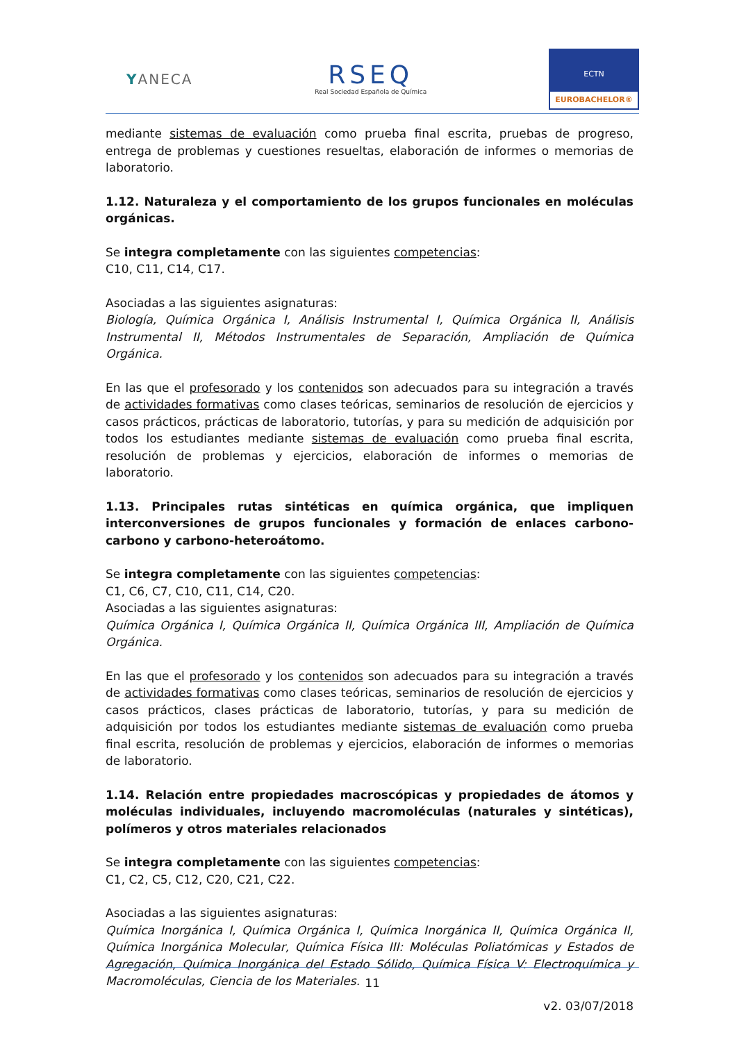YANECA
RSEQ
Real Sociedad Española de Química
ECTN
EUROBACHELOR®
mediante sistemas de evaluación como prueba final escrita, pruebas de progreso, entrega de problemas y cuestiones resueltas, elaboración de informes o memorias de laboratorio.
1.12. Naturaleza y el comportamiento de los grupos funcionales en moléculas orgánicas.
Se integra completamente con las siguientes competencias:
C10, C11, C14, C17.
Asociadas a las siguientes asignaturas:
Biología, Química Orgánica I, Análisis Instrumental I, Química Orgánica II, Análisis Instrumental II, Métodos Instrumentales de Separación, Ampliación de Química Orgánica.
En las que el profesorado y los contenidos son adecuados para su integración a través de actividades formativas como clases teóricas, seminarios de resolución de ejercicios y casos prácticos, prácticas de laboratorio, tutorías, y para su medición de adquisición por todos los estudiantes mediante sistemas de evaluación como prueba final escrita, resolución de problemas y ejercicios, elaboración de informes o memorias de laboratorio.
1.13. Principales rutas sintéticas en química orgánica, que impliquen interconversiones de grupos funcionales y formación de enlaces carbono-carbono y carbono-heteroátomo.
Se integra completamente con las siguientes competencias:
C1, C6, C7, C10, C11, C14, C20.
Asociadas a las siguientes asignaturas:
Química Orgánica I, Química Orgánica II, Química Orgánica III, Ampliación de Química Orgánica.
En las que el profesorado y los contenidos son adecuados para su integración a través de actividades formativas como clases teóricas, seminarios de resolución de ejercicios y casos prácticos, clases prácticas de laboratorio, tutorías, y para su medición de adquisición por todos los estudiantes mediante sistemas de evaluación como prueba final escrita, resolución de problemas y ejercicios, elaboración de informes o memorias de laboratorio.
1.14. Relación entre propiedades macroscópicas y propiedades de átomos y moléculas individuales, incluyendo macromoléculas (naturales y sintéticas), polímeros y otros materiales relacionados
Se integra completamente con las siguientes competencias:
C1, C2, C5, C12, C20, C21, C22.
Asociadas a las siguientes asignaturas:
Química Inorgánica I, Química Orgánica I, Química Inorgánica II, Química Orgánica II, Química Inorgánica Molecular, Química Física III: Moléculas Poliatómicas y Estados de Agregación, Química Inorgánica del Estado Sólido, Química Física V: Electroquímica y Macromoléculas, Ciencia de los Materiales.
11
v2. 03/07/2018